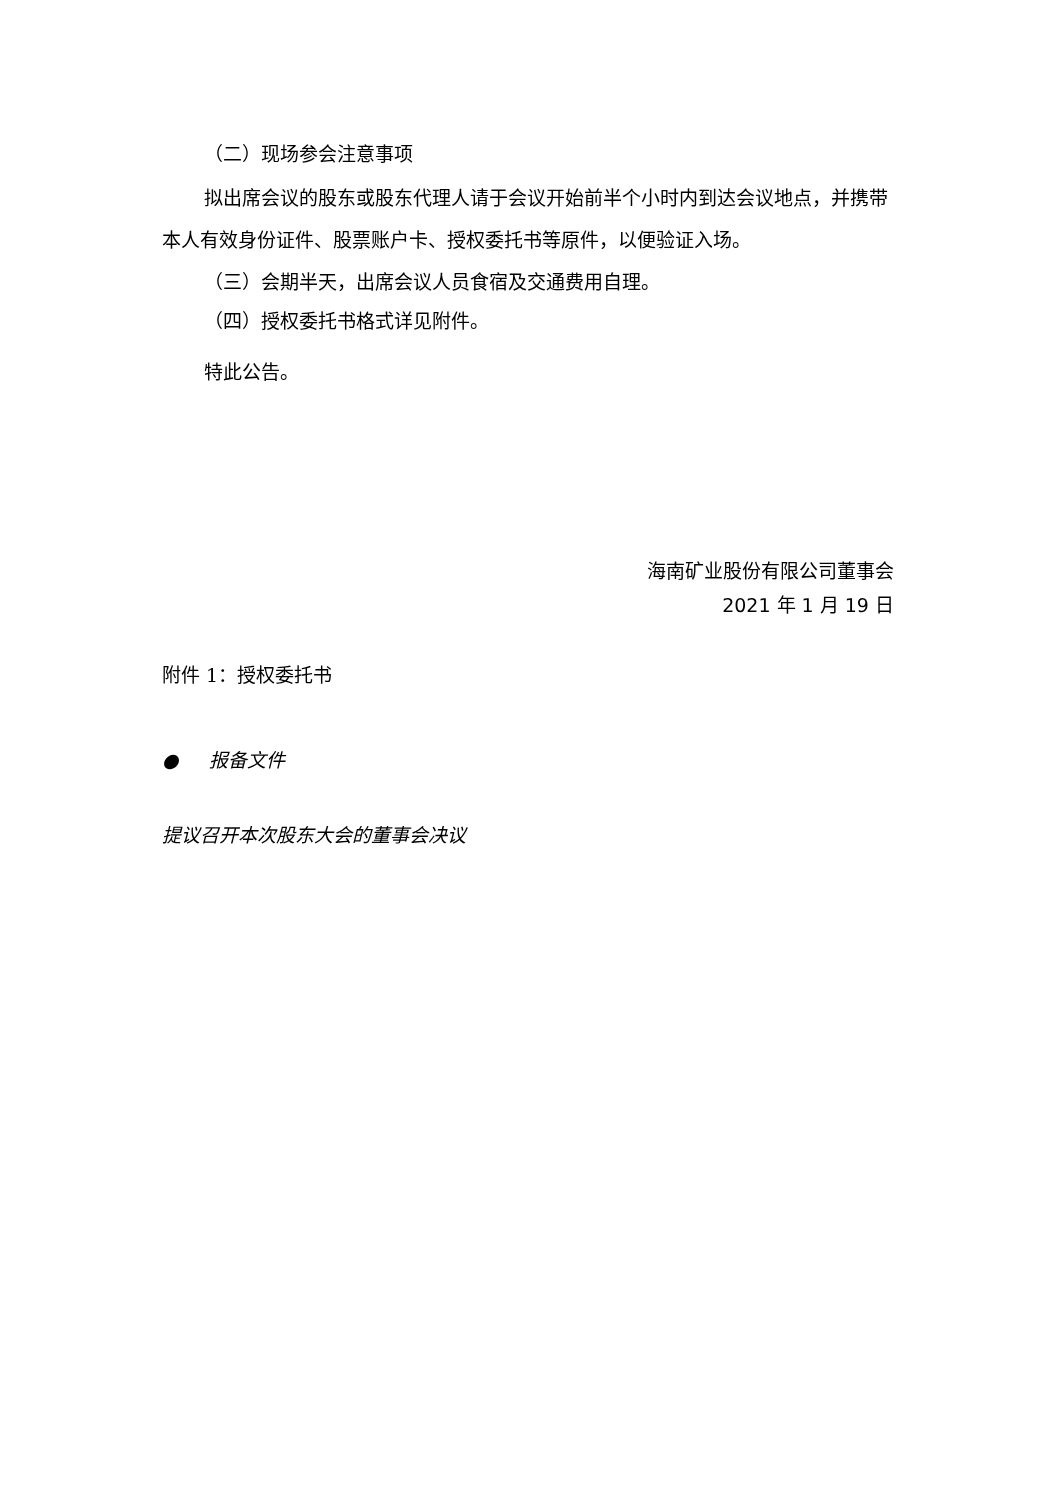（二）现场参会注意事项
拟出席会议的股东或股东代理人请于会议开始前半个小时内到达会议地点，并携带本人有效身份证件、股票账户卡、授权委托书等原件，以便验证入场。
（三）会期半天，出席会议人员食宿及交通费用自理。
（四）授权委托书格式详见附件。
特此公告。
海南矿业股份有限公司董事会
2021 年 1 月 19 日
附件 1：授权委托书
● 报备文件
提议召开本次股东大会的董事会决议